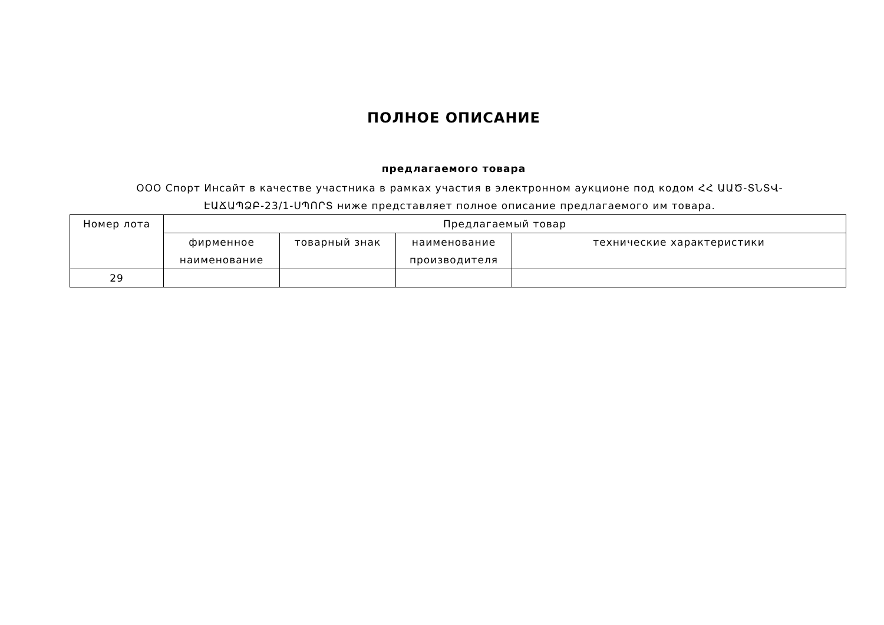ПОЛНОЕ ОПИСАНИЕ
предлагаемого товара
ООО Спорт Инсайт в качестве участника в рамках участия в электронном аукционе под кодом ՀՀ ԱԱԾ-ՏՆՏՎ-ԷԱՃԱՊՁԲ-23/1-ՍՊՈՐՏ ниже представляет полное описание предлагаемого им товара.
| Номер лота | Предлагаемый товар | | | |
| --- | --- | --- | --- | --- |
| | фирменное наименование | товарный знак | наименование производителя | технические характеристики |
| 29 | | | | |